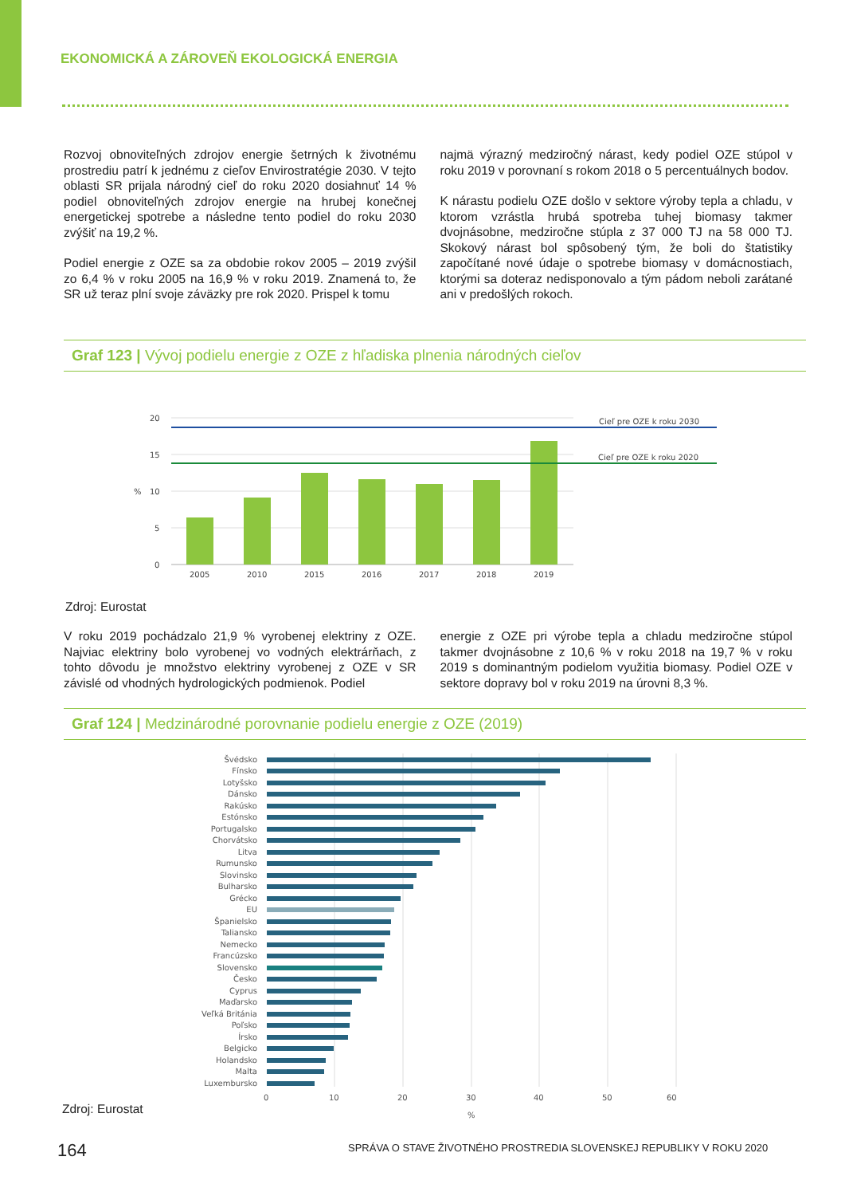EKONOMICKÁ A ZÁROVEŇ EKOLOGICKÁ ENERGIA
Rozvoj obnoviteľných zdrojov energie šetrných k životnému prostrediu patrí k jednému z cieľov Envirostratégie 2030. V tejto oblasti SR prijala národný cieľ do roku 2020 dosiahnuť 14 % podiel obnoviteľných zdrojov energie na hrubej konečnej energetickej spotrebe a následne tento podiel do roku 2030 zvýšiť na 19,2 %.
Podiel energie z OZE sa za obdobie rokov 2005 – 2019 zvýšil zo 6,4 % v roku 2005 na 16,9 % v roku 2019. Znamená to, že SR už teraz plní svoje záväzky pre rok 2020. Prispel k tomu
najmä výrazný medziročný nárast, kedy podiel OZE stúpol v roku 2019 v porovnaní s rokom 2018 o 5 percentuálnych bodov.
K nárastu podielu OZE došlo v sektore výroby tepla a chladu, v ktorom vzrástla hrubá spotreba tuhej biomasy takmer dvojnásobne, medziročne stúpla z 37 000 TJ na 58 000 TJ. Skokový nárast bol spôsobený tým, že boli do štatistiky započítané nové údaje o spotrebe biomasy v domácnostiach, ktorými sa doteraz nedisponovalo a tým pádom neboli zarátané ani v predošlých rokoch.
Graf 123 | Vývoj podielu energie z OZE z hľadiska plnenia národných cieľov
20
15
10
5
0
%
Cieľ pre OZE k roku 2030
Cieľ pre OZE k roku 2020
2005
2010
2015
2016
2017
2018
2019
Zdroj: Eurostat
V roku 2019 pochádzalo 21,9 % vyrobenej elektriny z OZE. Najviac elektriny bolo vyrobenej vo vodných elektrárňach, z tohto dôvodu je množstvo elektriny vyrobenej z OZE v SR závislé od vhodných hydrologických podmienok. Podiel
energie z OZE pri výrobe tepla a chladu medziročne stúpol takmer dvojnásobne z 10,6 % v roku 2018 na 19,7 % v roku 2019 s dominantným podielom využitia biomasy. Podiel OZE v sektore dopravy bol v roku 2019 na úrovni 8,3 %.
Graf 124 | Medzinárodné porovnanie podielu energie z OZE (2019)
Švédsko
Fínsko
Lotyšsko
Dánsko
Rakúsko
Estónsko
Portugalsko
Chorvátsko
Litva
Rumunsko
Slovinsko
Bulharsko
Grécko
EU
Španielsko
Taliansko
Nemecko
Francúzsko
Slovensko
Česko
Cyprus
Maďarsko
Veľká Británia
Poľsko
Írsko
Belgicko
Holandsko
Malta
Luxembursko
0
10
20
30
40
50
60
%
Zdroj: Eurostat
164
SPRÁVA O STAVE ŽIVOTNÉHO PROSTREDIA SLOVENSKEJ REPUBLIKY V ROKU 2020